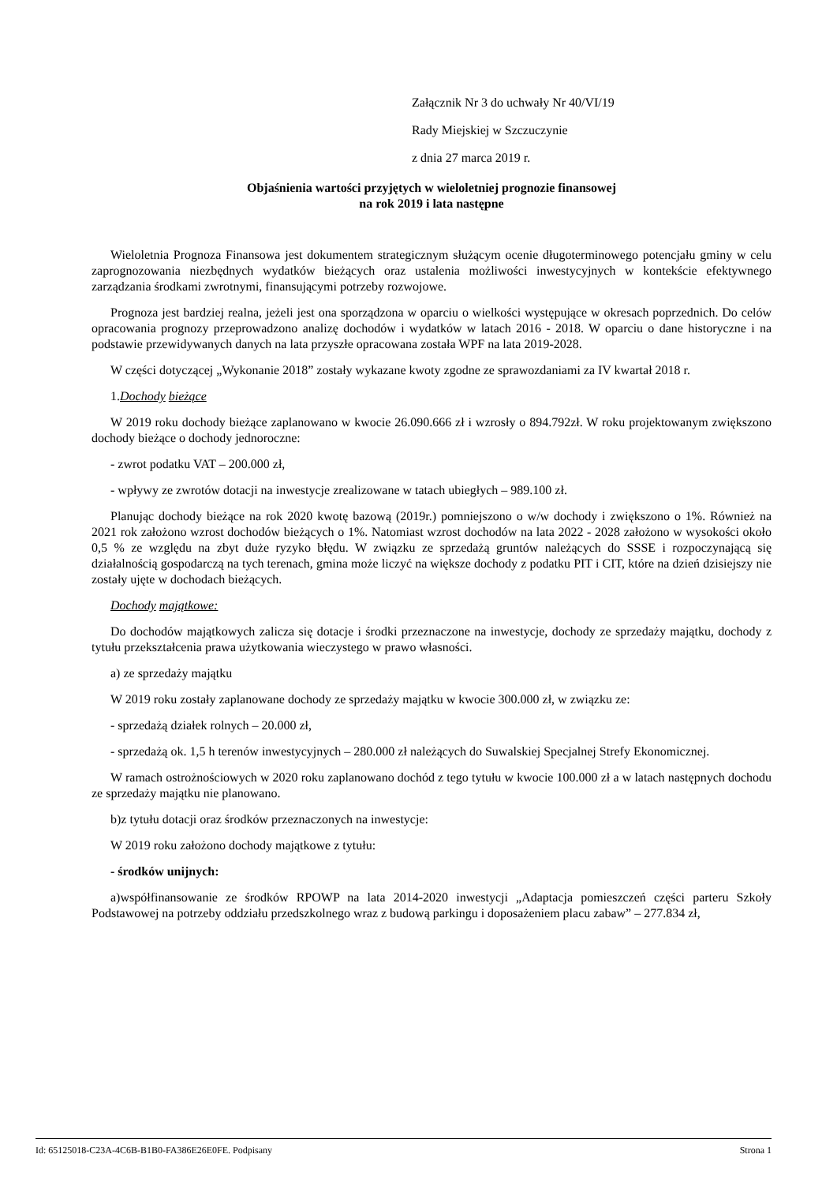Załącznik Nr 3 do uchwały Nr 40/VI/19
Rady Miejskiej w Szczuczynie
z dnia 27 marca 2019 r.
Objaśnienia wartości przyjętych w wieloletniej prognozie finansowej
na rok 2019 i lata następne
Wieloletnia Prognoza Finansowa jest dokumentem strategicznym służącym ocenie długoterminowego potencjału gminy w celu zaprognozowania niezbędnych wydatków bieżących oraz ustalenia możliwości inwestycyjnych w kontekście efektywnego zarządzania środkami zwrotnymi, finansującymi potrzeby rozwojowe.
Prognoza jest bardziej realna, jeżeli jest ona sporządzona w oparciu o wielkości występujące w okresach poprzednich. Do celów opracowania prognozy przeprowadzono analizę dochodów i wydatków w latach 2016 - 2018. W oparciu o dane historyczne i na podstawie przewidywanych danych na lata przyszłe opracowana została WPF na lata 2019-2028.
W części dotyczącej „Wykonanie 2018” zostały wykazane kwoty zgodne ze sprawozdaniami za IV kwartał 2018 r.
1.Dochody bieżące
W 2019 roku dochody bieżące zaplanowano w kwocie 26.090.666 zł i wzrosły o 894.792zł. W roku projektowanym zwiększono dochody bieżące o dochody jednoroczne:
- zwrot podatku VAT – 200.000 zł,
- wpływy ze zwrotów dotacji na inwestycje zrealizowane w tatach ubiegłych – 989.100 zł.
Planując dochody bieżące na rok 2020 kwotę bazową (2019r.) pomniejszono o w/w dochody i zwiększono o 1%. Również na 2021 rok założono wzrost dochodów bieżących o 1%. Natomiast wzrost dochodów na lata 2022 - 2028 założono w wysokości około 0,5 % ze względu na zbyt duże ryzyko błędu. W związku ze sprzedażą gruntów należących do SSSE i rozpoczynającą się działalnością gospodarczą na tych terenach, gmina może liczyć na większe dochody z podatku PIT i CIT, które na dzień dzisiejszy nie zostały ujęte w dochodach bieżących.
Dochody majątkowe:
Do dochodów majątkowych zalicza się dotacje i środki przeznaczone na inwestycje, dochody ze sprzedaży majątku, dochody z tytułu przekształcenia prawa użytkowania wieczystego w prawo własności.
a) ze sprzedaży majątku
W 2019 roku zostały zaplanowane dochody ze sprzedaży majątku w kwocie 300.000 zł, w związku ze:
- sprzedażą działek rolnych – 20.000 zł,
- sprzedażą ok. 1,5 h terenów inwestycyjnych – 280.000 zł należących do Suwalskiej Specjalnej Strefy Ekonomicznej.
W ramach ostrożnościowych w 2020 roku zaplanowano dochód z tego tytułu w kwocie 100.000 zł a w latach następnych dochodu ze sprzedaży majątku nie planowano.
b)z tytułu dotacji oraz środków przeznaczonych na inwestycje:
W 2019 roku założono dochody majątkowe z tytułu:
- środków unijnych:
a)współfinansowanie ze środków RPOWP na lata 2014-2020 inwestycji „Adaptacja pomieszczeń części parteru Szkoły Podstawowej na potrzeby oddziału przedszkolnego wraz z budową parkingu i doposażeniem placu zabaw” – 277.834 zł,
Id: 65125018-C23A-4C6B-B1B0-FA386E26E0FE. Podpisany Strona 1